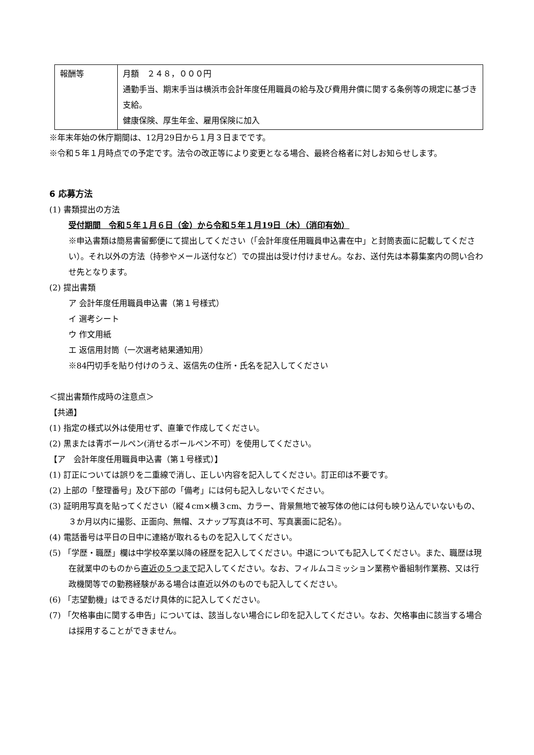| 報酬等 | 月額 ２４８，０００円 通勤手当、期末手当は横浜市会計年度任用職員の給与及び費用弁償に関する条例等の規定に基づき支給。 健康保険、厚生年金、雇用保険に加入 |
※年末年始の休庁期間は、12月29日から１月３日までです。
※令和５年１月時点での予定です。法令の改正等により変更となる場合、最終合格者に対しお知らせします。
6 応募方法
(1) 書類提出の方法
受付期間　令和５年１月６日（金）から令和５年１月19日（木）（消印有効）
※申込書類は簡易書留郵便にて提出してください（「会計年度任用職員申込書在中」と封筒表面に記載してください）。それ以外の方法（持参やメール送付など）での提出は受け付けません。なお、送付先は本募集案内の問い合わせ先となります。
(2) 提出書類
ア 会計年度任用職員申込書（第１号様式）
イ 選考シート
ウ 作文用紙
エ 返信用封筒（一次選考結果通知用）
※84円切手を貼り付けのうえ、返信先の住所・氏名を記入してください
＜提出書類作成時の注意点＞
【共通】
(1) 指定の様式以外は使用せず、直筆で作成してください。
(2) 黒または青ボールペン(消せるボールペン不可）を使用してください。
【ア　会計年度任用職員申込書（第１号様式）】
(1) 訂正については誤りを二重線で消し、正しい内容を記入してください。訂正印は不要です。
(2) 上部の「整理番号」及び下部の「備考」には何も記入しないでください。
(3) 証明用写真を貼ってください（縦４cm×横３cm、カラー、背景無地で被写体の他には何も映り込んでいないもの、３か月以内に撮影、正面向、無帽、スナップ写真は不可、写真裏面に記名）。
(4) 電話番号は平日の日中に連絡が取れるものを記入してください。
(5) 「学歴・職歴」欄は中学校卒業以降の経歴を記入してください。中退についても記入してください。また、職歴は現在就業中のものから直近の５つまで記入してください。なお、フィルムコミッション業務や番組制作業務、又は行政機関等での勤務経験がある場合は直近以外のものでも記入してください。
(6) 「志望動機」はできるだけ具体的に記入してください。
(7) 「欠格事由に関する申告」については、該当しない場合にレ印を記入してください。なお、欠格事由に該当する場合は採用することができません。